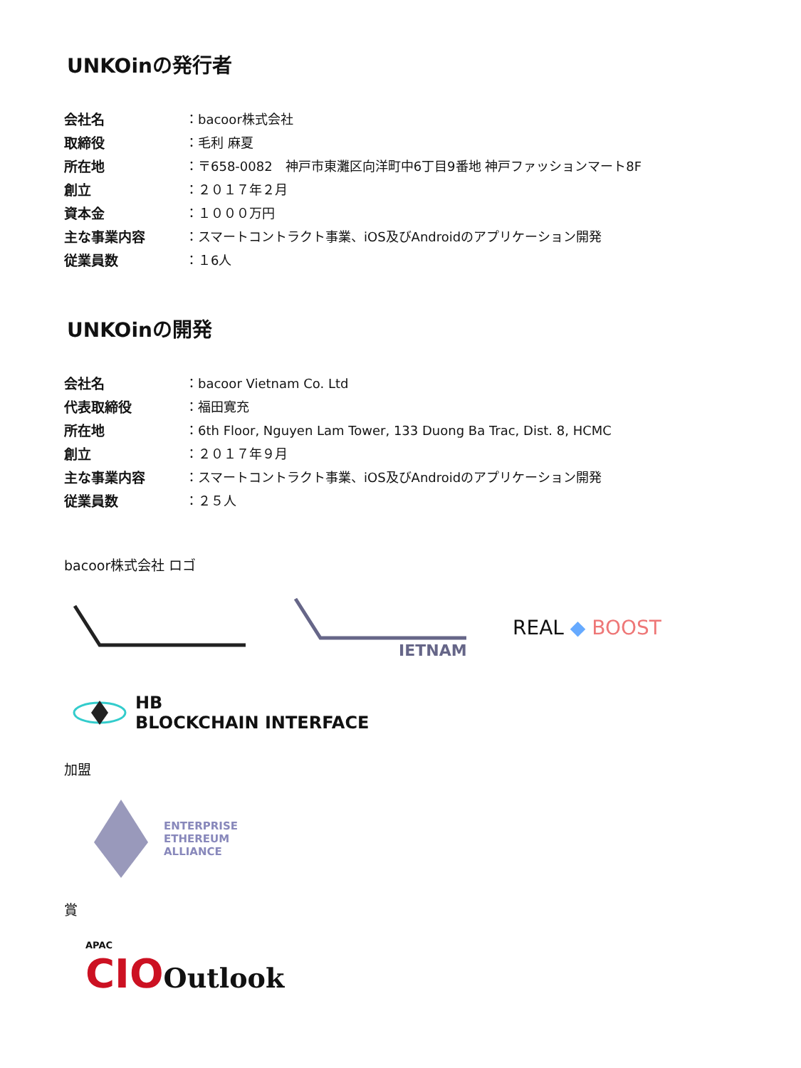UNKOinの発行者
| 会社名 | ：bacoor株式会社 |
| 取締役 | ：毛利 麻夏 |
| 所在地 | ：〒658-0082 神戸市東灘区向洋町中6丁目9番地 神戸ファッションマート8F |
| 創立 | ：２０１７年２月 |
| 資本金 | ：１０００万円 |
| 主な事業内容 | ：スマートコントラクト事業、iOS及びAndroidのアプリケーション開発 |
| 従業員数 | ：１6人 |
UNKOinの開発
| 会社名 | ：bacoor Vietnam Co. Ltd |
| 代表取締役 | ：福田寛充 |
| 所在地 | ：6th Floor, Nguyen Lam Tower, 133 Duong Ba Trac, Dist. 8, HCMC |
| 創立 | ：２０１７年９月 |
| 主な事業内容 | ：スマートコントラクト事業、iOS及びAndroidのアプリケーション開発 |
| 従業員数 | ：２５人 |
bacoor株式会社 ロゴ
IETNAM
REAL ◆ BOOST
HB
BLOCKCHAIN INTERFACE
加盟
ENTERPRISE
ETHEREUM
ALLIANCE
賞
APAC
CIO Outlook